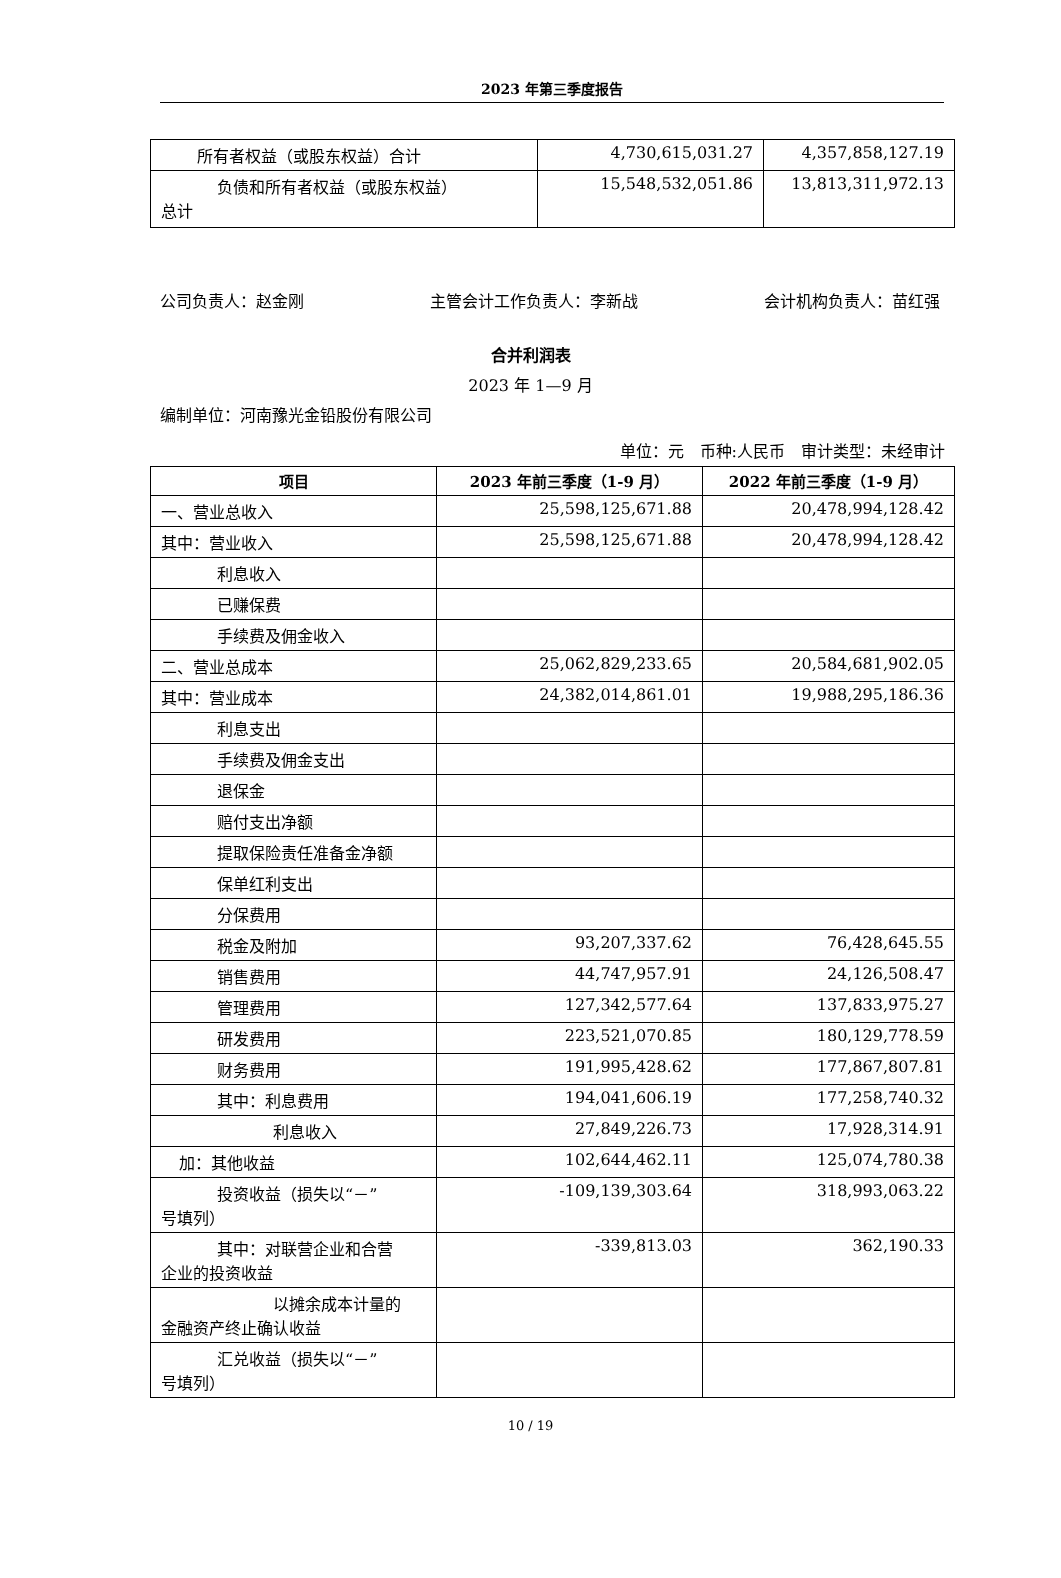2023 年第三季度报告
| 所有者权益（或股东权益）合计 | 4,730,615,031.27 | 4,357,858,127.19 |
| 负债和所有者权益（或股东权益） 总计 | 15,548,532,051.86 | 13,813,311,972.13 |
公司负责人：赵金刚 主管会计工作负责人：李新战 会计机构负责人：苗红强
合并利润表
2023 年 1—9 月
编制单位：河南豫光金铅股份有限公司
单位：元　币种:人民币　审计类型：未经审计
| 项目 | 2023 年前三季度（1-9 月） | 2022 年前三季度（1-9 月） |
| --- | --- | --- |
| 一、营业总收入 | 25,598,125,671.88 | 20,478,994,128.42 |
| 其中：营业收入 | 25,598,125,671.88 | 20,478,994,128.42 |
| 利息收入 | | |
| 已赚保费 | | |
| 手续费及佣金收入 | | |
| 二、营业总成本 | 25,062,829,233.65 | 20,584,681,902.05 |
| 其中：营业成本 | 24,382,014,861.01 | 19,988,295,186.36 |
| 利息支出 | | |
| 手续费及佣金支出 | | |
| 退保金 | | |
| 赔付支出净额 | | |
| 提取保险责任准备金净额 | | |
| 保单红利支出 | | |
| 分保费用 | | |
| 税金及附加 | 93,207,337.62 | 76,428,645.55 |
| 销售费用 | 44,747,957.91 | 24,126,508.47 |
| 管理费用 | 127,342,577.64 | 137,833,975.27 |
| 研发费用 | 223,521,070.85 | 180,129,778.59 |
| 财务费用 | 191,995,428.62 | 177,867,807.81 |
| 其中：利息费用 | 194,041,606.19 | 177,258,740.32 |
| 利息收入 | 27,849,226.73 | 17,928,314.91 |
| 加：其他收益 | 102,644,462.11 | 125,074,780.38 |
| 投资收益（损失以“－” 号填列） | -109,139,303.64 | 318,993,063.22 |
| 其中：对联营企业和合营 企业的投资收益 | -339,813.03 | 362,190.33 |
| 以摊余成本计量的 金融资产终止确认收益 | | |
| 汇兑收益（损失以“－” 号填列） | | |
10 / 19